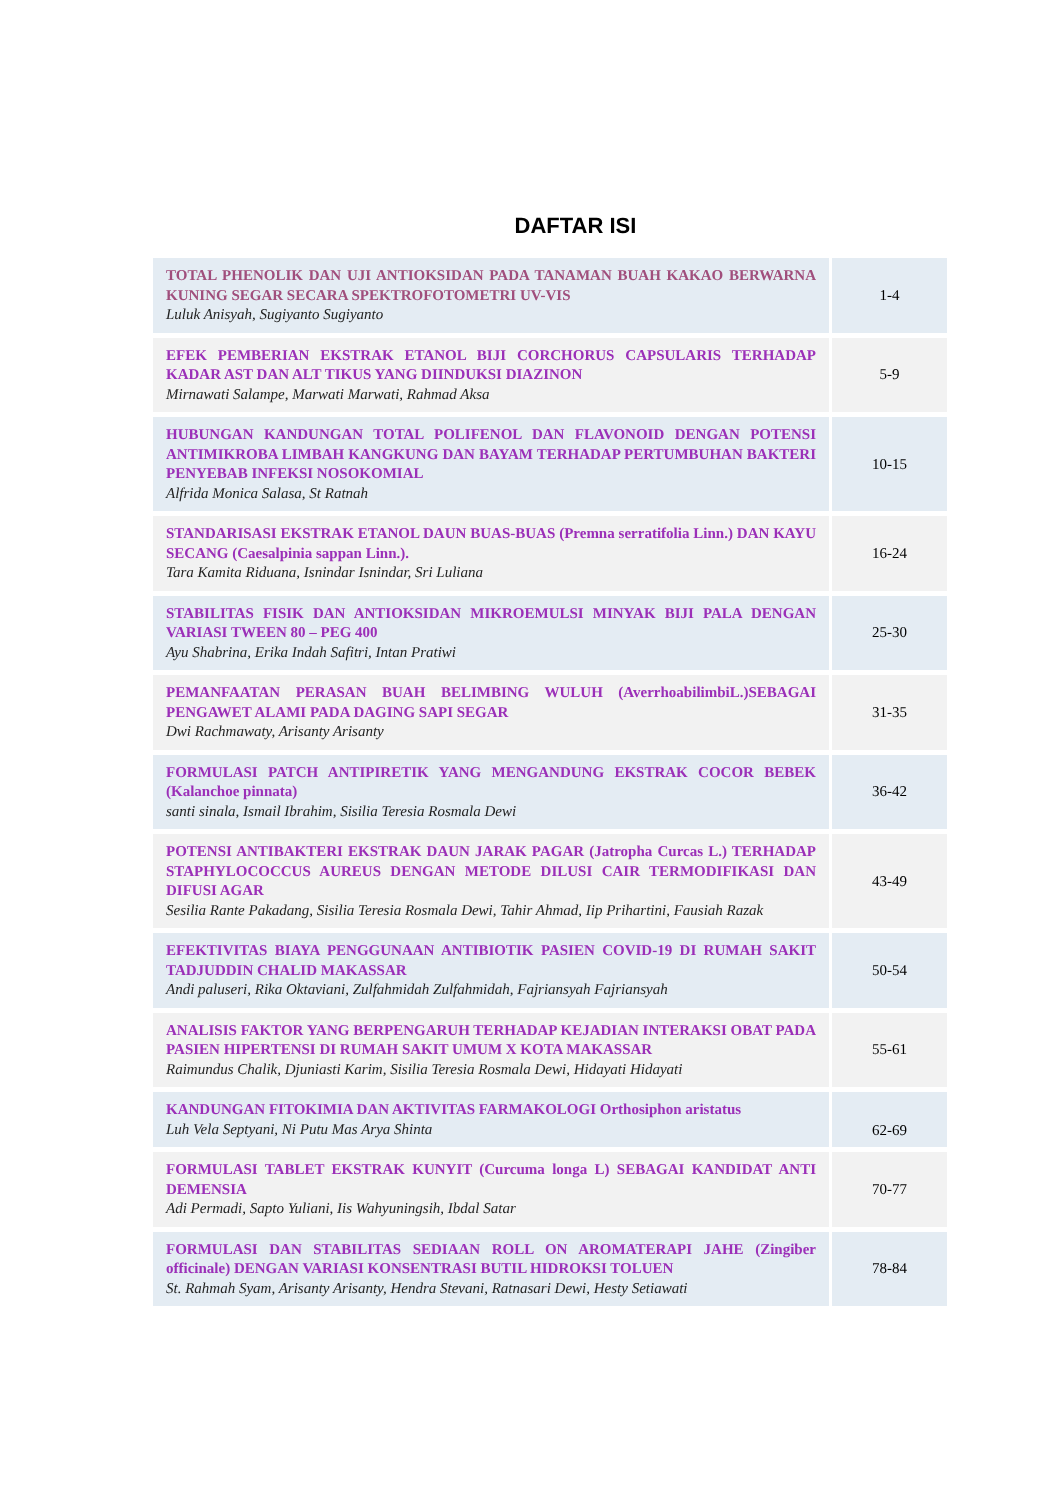DAFTAR ISI
| TOTAL PHENOLIK DAN UJI ANTIOKSIDAN PADA TANAMAN BUAH KAKAO BERWARNA KUNING SEGAR SECARA SPEKTROFOTOMETRI UV-VIS Luluk Anisyah, Sugiyanto Sugiyanto | 1-4 |
| EFEK PEMBERIAN EKSTRAK ETANOL BIJI CORCHORUS CAPSULARIS TERHADAP KADAR AST DAN ALT TIKUS YANG DIINDUKSI DIAZINON Mirnawati Salampe, Marwati Marwati, Rahmad Aksa | 5-9 |
| HUBUNGAN KANDUNGAN TOTAL POLIFENOL DAN FLAVONOID DENGAN POTENSI ANTIMIKROBA LIMBAH KANGKUNG DAN BAYAM TERHADAP PERTUMBUHAN BAKTERI PENYEBAB INFEKSI NOSOKOMIAL Alfrida Monica Salasa, St Ratnah | 10-15 |
| STANDARISASI EKSTRAK ETANOL DAUN BUAS-BUAS (Premna serratifolia Linn.) DAN KAYU SECANG (Caesalpinia sappan Linn.). Tara Kamita Riduana, Isnindar Isnindar, Sri Luliana | 16-24 |
| STABILITAS FISIK DAN ANTIOKSIDAN MIKROEMULSI MINYAK BIJI PALA DENGAN VARIASI TWEEN 80 – PEG 400 Ayu Shabrina, Erika Indah Safitri, Intan Pratiwi | 25-30 |
| PEMANFAATAN PERASAN BUAH BELIMBING WULUH (AverrhoabilimbiL.)SEBAGAI PENGAWET ALAMI PADA DAGING SAPI SEGAR Dwi Rachmawaty, Arisanty Arisanty | 31-35 |
| FORMULASI PATCH ANTIPIRETIK YANG MENGANDUNG EKSTRAK COCOR BEBEK (Kalanchoe pinnata) santi sinala, Ismail Ibrahim, Sisilia Teresia Rosmala Dewi | 36-42 |
| POTENSI ANTIBAKTERI EKSTRAK DAUN JARAK PAGAR (Jatropha Curcas L.) TERHADAP STAPHYLOCOCCUS AUREUS DENGAN METODE DILUSI CAIR TERMODIFIKASI DAN DIFUSI AGAR Sesilia Rante Pakadang, Sisilia Teresia Rosmala Dewi, Tahir Ahmad, Iip Prihartini, Fausiah Razak | 43-49 |
| EFEKTIVITAS BIAYA PENGGUNAAN ANTIBIOTIK PASIEN COVID-19 DI RUMAH SAKIT TADJUDDIN CHALID MAKASSAR Andi paluseri, Rika Oktaviani, Zulfahmidah Zulfahmidah, Fajriansyah Fajriansyah | 50-54 |
| ANALISIS FAKTOR YANG BERPENGARUH TERHADAP KEJADIAN INTERAKSI OBAT PADA PASIEN HIPERTENSI DI RUMAH SAKIT UMUM X KOTA MAKASSAR Raimundus Chalik, Djuniasti Karim, Sisilia Teresia Rosmala Dewi, Hidayati Hidayati | 55-61 |
| KANDUNGAN FITOKIMIA DAN AKTIVITAS FARMAKOLOGI Orthosiphon aristatus Luh Vela Septyani, Ni Putu Mas Arya Shinta | 62-69 |
| FORMULASI TABLET EKSTRAK KUNYIT (Curcuma longa L) SEBAGAI KANDIDAT ANTI DEMENSIA Adi Permadi, Sapto Yuliani, Iis Wahyuningsih, Ibdal Satar | 70-77 |
| FORMULASI DAN STABILITAS SEDIAAN ROLL ON AROMATERAPI JAHE (Zingiber officinale) DENGAN VARIASI KONSENTRASI BUTIL HIDROKSI TOLUEN St. Rahmah Syam, Arisanty Arisanty, Hendra Stevani, Ratnasari Dewi, Hesty Setiawati | 78-84 |